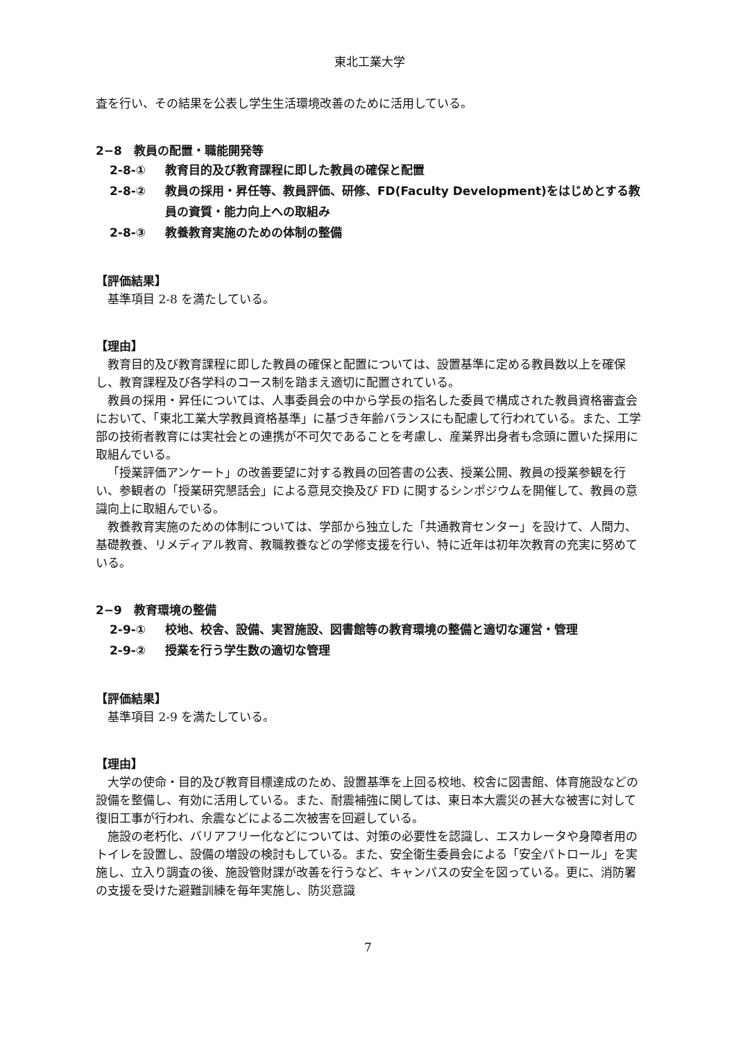東北工業大学
査を行い、その結果を公表し学生生活環境改善のために活用している。
2−8　教員の配置・職能開発等
2-8-① 教育目的及び教育課程に即した教員の確保と配置
2-8-② 教員の採用・昇任等、教員評価、研修、FD(Faculty Development)をはじめとする教員の資質・能力向上への取組み
2-8-③ 教養教育実施のための体制の整備
【評価結果】
基準項目 2-8 を満たしている。
【理由】
教育目的及び教育課程に即した教員の確保と配置については、設置基準に定める教員数以上を確保し、教育課程及び各学科のコース制を踏まえ適切に配置されている。
教員の採用・昇任については、人事委員会の中から学長の指名した委員で構成された教員資格審査会において、「東北工業大学教員資格基準」に基づき年齢バランスにも配慮して行われている。また、工学部の技術者教育には実社会との連携が不可欠であることを考慮し、産業界出身者も念頭に置いた採用に取組んでいる。
「授業評価アンケート」の改善要望に対する教員の回答書の公表、授業公開、教員の授業参観を行い、参観者の「授業研究懇話会」による意見交換及び FD に関するシンポジウムを開催して、教員の意識向上に取組んでいる。
教養教育実施のための体制については、学部から独立した「共通教育センター」を設けて、人間力、基礎教養、リメディアル教育、教職教養などの学修支援を行い、特に近年は初年次教育の充実に努めている。
2−9　教育環境の整備
2-9-① 校地、校舎、設備、実習施設、図書館等の教育環境の整備と適切な運営・管理
2-9-② 授業を行う学生数の適切な管理
【評価結果】
基準項目 2-9 を満たしている。
【理由】
大学の使命・目的及び教育目標達成のため、設置基準を上回る校地、校舎に図書館、体育施設などの設備を整備し、有効に活用している。また、耐震補強に関しては、東日本大震災の甚大な被害に対して復旧工事が行われ、余震などによる二次被害を回避している。
施設の老朽化、バリアフリー化などについては、対策の必要性を認識し、エスカレータや身障者用のトイレを設置し、設備の増設の検討もしている。また、安全衛生委員会による「安全パトロール」を実施し、立入り調査の後、施設管財課が改善を行うなど、キャンパスの安全を図っている。更に、消防署の支援を受けた避難訓練を毎年実施し、防災意識
7